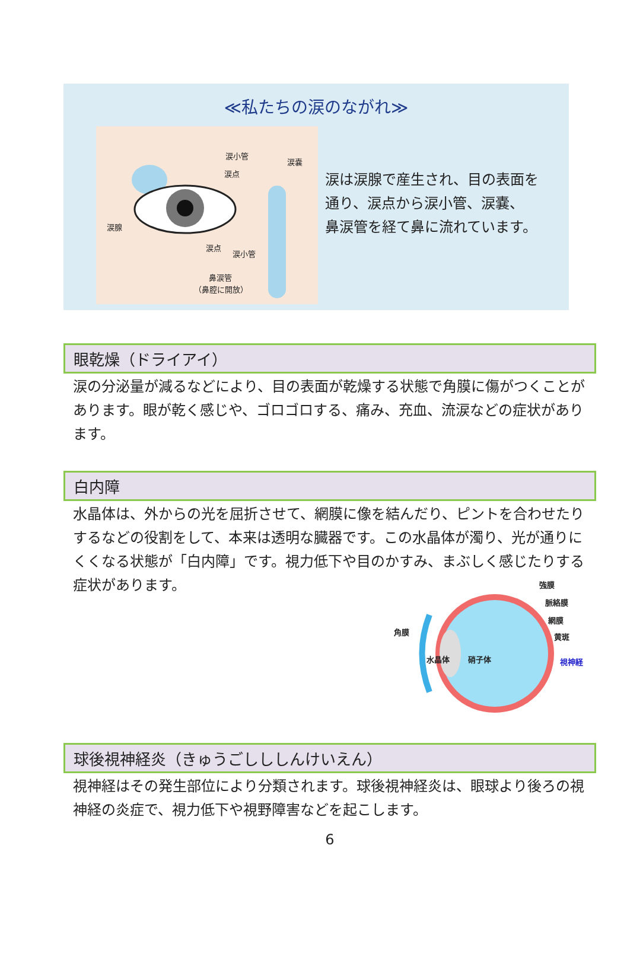≪私たちの涙のながれ≫
涙小管
涙嚢
涙点
涙腺
涙点
涙小管
鼻涙管
（鼻腔に開放）
涙は涙腺で産生され、目の表面を
通り、涙点から涙小管、涙嚢、
鼻涙管を経て鼻に流れています。
眼乾燥（ドライアイ）
涙の分泌量が減るなどにより、目の表面が乾燥する状態で角膜に傷がつくことがあります。眼が乾く感じや、ゴロゴロする、痛み、充血、流涙などの症状があります。
白内障
水晶体は、外からの光を屈折させて、網膜に像を結んだり、ピントを合わせたりするなどの役割をして、本来は透明な臓器です。この水晶体が濁り、光が通りにくくなる状態が「白内障」です。視力低下や目のかすみ、まぶしく感じたりする症状があります。
強膜
脈絡膜
網膜
黄斑
角膜
水晶体 硝子体 視神経
球後視神経炎（きゅうごしししんけいえん）
視神経はその発生部位により分類されます。球後視神経炎は、眼球より後ろの視神経の炎症で、視力低下や視野障害などを起こします。
6